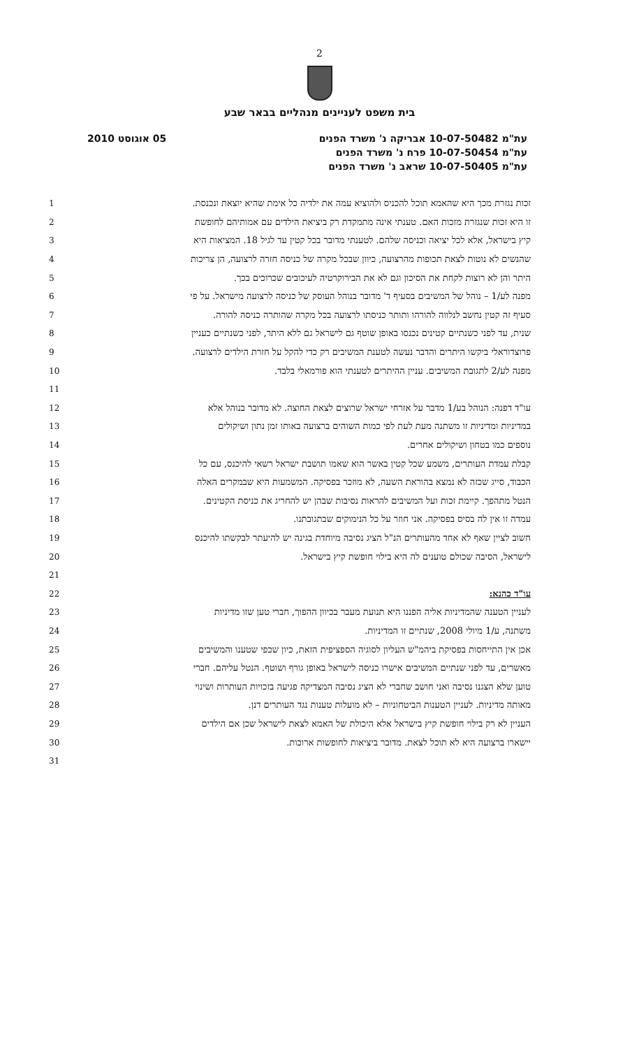2
בית משפט לעניינים מנהליים בבאר שבע
עת"מ 10-07-50482 אבריקה נ' משרד הפנים
עת"מ 10-07-50454 פרח נ' משרד הפנים
עת"מ 10-07-50405 שראב נ' משרד הפנים
05 אוגוסט 2010
1 זכות נגזרת מכך היא שהאמא תוכל להכניס ולהוציא עמה את ילדיה כל אימת שהיא יוצאת ונכנסת.
2 זו היא זכות שנגזרת מזכות האם. טענתי אינה מתמקדת רק ביציאת הילדים עם אמותיהם לחופשת
3 קיץ בישראל, אלא לכל יציאה וכניסה שלהם. לטענתי מדובר בכל קטין עד לגיל 18. המציאות היא
4 שהנשים לא נוטות לצאת תכופות מהרצועה, כיוון שבכל מקרה של כניסה חזרה לרצועה, הן צריכות
5 היתר והן לא רוצות לקחת את הסיכון וגם לא את הבירוקרטיה לעיכובים שכרוכים בכך.
6 מפנה לע/1 – נוהל של המשיבים בסעיף ד' מדובר בנוהל העוסק של כניסה לרצועה מישראל. על פי
7 סעיף זה קטין נחשב לנלווה להורהו ותותר כניסתו לרצועה בכל מקרה שהותרה כניסה להורה.
8 שנית, עד לפני כשנתיים קטינים נכנסו באופן שוטף גם לישראל גם ללא היתר, לפני כשנתיים כעניין
9 פרוצדוראלי ביקשו היתרים והדבר נעשה לטענת המשיבים רק כדי להקל על חזרת הילדים לרצועה.
10 מפנה לע/2 לתגובת המשיבים. עניין ההיתרים לטענתי הוא פורמאלי בלבד.
11
12 עו"ד דפנה: הנוהל בע/1 מדבר על אזרחי ישראל שרוצים לצאת החוצה. לא מדובר בנוהל אלא
13 במדיניות ומדיניות זו משתנה מעת לעת לפי כמות השוהים ברצועה באותו זמן נתון ושיקולים
14 נוספים כמו בטחון ושיקולים אחרים.
15 קבלת עמדת העותרים, משמע שכל קטין באשר הוא שאמו תושבת ישראל רשאי להיכנס, עם כל
16 הכבוד, סייג שכזה לא נמצא בהוראת השעה, לא מוזכר בפסיקה. המשמעות היא שבמקרים האלה
17 הנטל מתהפך. קיימת זכות ועל המשיבים להראות נסיבות שבהן יש להחריג את כניסת הקטינים.
18 עמדה זו אין לה בסיס בפסיקה. אני חוזר על כל הנימוקים שבתגובתנו.
19 חשוב לציין שאף לא אחד מהעותרים הנ"ל הציג נסיבה מיוחדת בגינה יש להיעתר לבקשתו להיכנס
20 לישראל, הסיבה שכולם טוענים לה היא בילוי חופשת קיץ בישראל.
21
22 עו"ד כהנא:
23 לעניין הטענה שהמדיניות אליה הפננו היא תנועת מעבר בכיוון ההפוך, חברי טען שזו מדיניות
24 משתנה, ע/1 מיולי 2008, שנתיים זו המדיניות.
25 אכן אין התייחסות בפסיקת ביהמ"ש העליון לסוגיה הספציפית הזאת, כיון שכפי שטענו והמשיבים
26 מאשרים, עד לפני שנתיים המשיבים אישרו כניסה לישראל באופן גורף ושוטף. הנטל עליהם. חברי
27 טוען שלא הצגנו נסיבה ואני חושב שחברי לא הציג נסיבה המצדיקה פגיעה בזכויות העותרות ושינוי
28 מאותה מדיניות. לעניין הטענות הביטחוניות – לא מועלות טענות נגד העותרים דנן.
29 העניין לא רק בילוי חופשת קיץ בישראל אלא היכולת של האמא לצאת לישראל שכן אם הילדים
30 יישארו ברצועה היא לא תוכל לצאת. מדובר ביציאות לחופשות ארוכות.
31